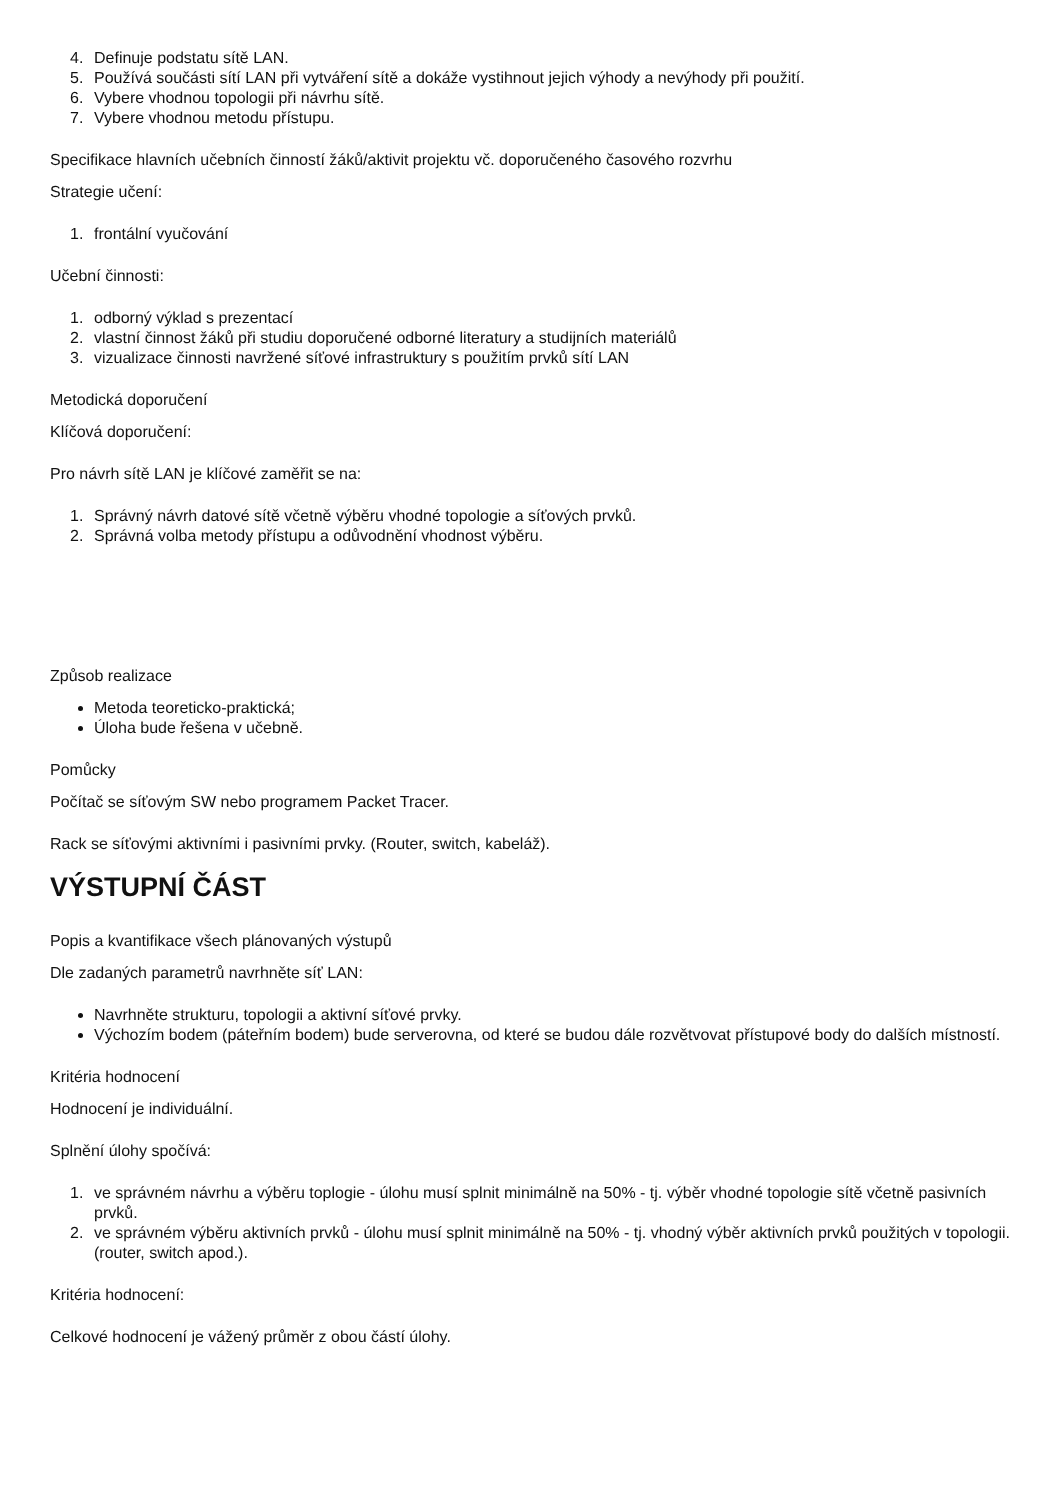4. Definuje podstatu sítě LAN.
5. Používá součásti sítí LAN při vytváření sítě a dokáže vystihnout jejich výhody a nevýhody při použití.
6. Vybere vhodnou topologii při návrhu sítě.
7. Vybere vhodnou metodu přístupu.
Specifikace hlavních učebních činností žáků/aktivit projektu vč. doporučeného časového rozvrhu
Strategie učení:
1. frontální vyučování
Učební činnosti:
1. odborný výklad s prezentací
2. vlastní činnost žáků při studiu doporučené odborné literatury a studijních materiálů
3. vizualizace činnosti navržené síťové infrastruktury s použitím prvků sítí LAN
Metodická doporučení
Klíčová doporučení:
Pro návrh sítě LAN je klíčové zaměřit se na:
1. Správný návrh datové sítě včetně výběru vhodné topologie a síťových prvků.
2. Správná volba metody přístupu a odůvodnění vhodnost výběru.
Způsob realizace
Metoda teoreticko-praktická;
Úloha bude řešena v učebně.
Pomůcky
Počítač se síťovým SW nebo programem Packet Tracer.
Rack se síťovými aktivními i pasivními prvky. (Router, switch, kabeláž).
VÝSTUPNÍ ČÁST
Popis a kvantifikace všech plánovaných výstupů
Dle zadaných parametrů navrhněte síť LAN:
Navrhněte strukturu, topologii a aktivní síťové prvky.
Výchozím bodem (páteřním bodem) bude serverovna, od které se budou dále rozvětvovat přístupové body do dalších místností.
Kritéria hodnocení
Hodnocení je individuální.
Splnění úlohy spočívá:
1. ve správném návrhu a výběru toplogie - úlohu musí splnit minimálně na 50% - tj. výběr vhodné topologie sítě včetně pasivních prvků.
2. ve správném výběru aktivních prvků - úlohu musí splnit minimálně na 50% - tj. vhodný výběr aktivních prvků použitých v topologii. (router, switch apod.).
Kritéria hodnocení:
Celkové hodnocení je vážený průměr z obou částí úlohy.